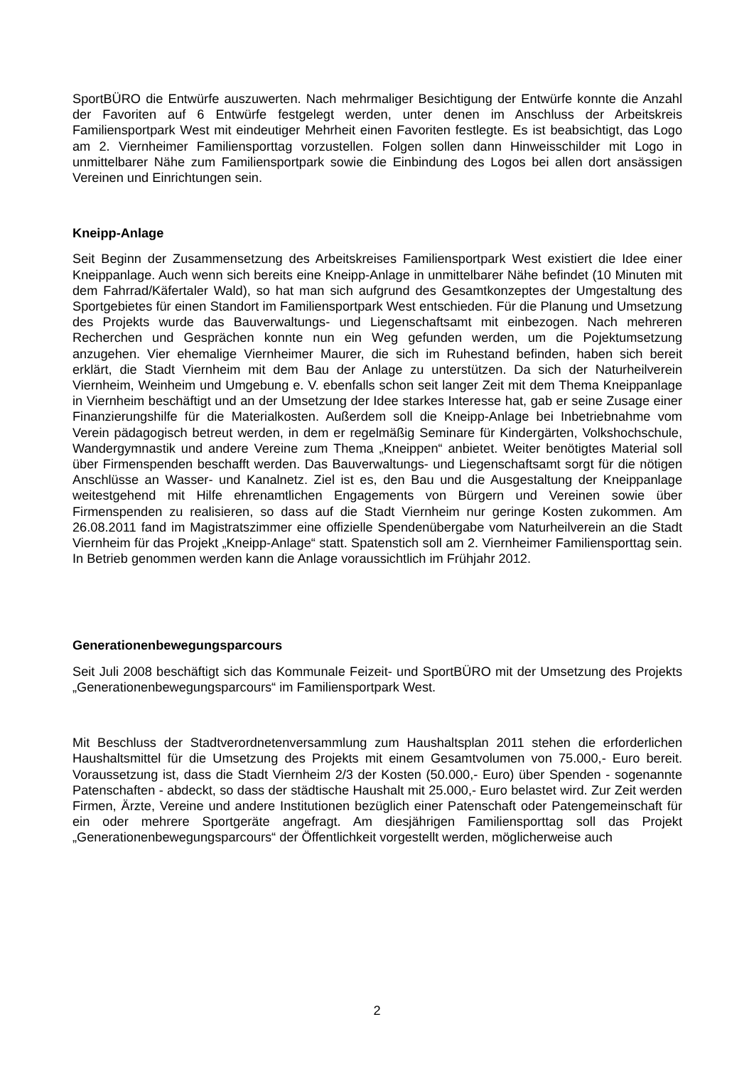SportBÜRO die Entwürfe auszuwerten. Nach mehrmaliger Besichtigung der Entwürfe konnte die Anzahl der Favoriten auf 6 Entwürfe festgelegt werden, unter denen im Anschluss der Arbeitskreis Familiensportpark West mit eindeutiger Mehrheit einen Favoriten festlegte. Es ist beabsichtigt, das Logo am 2. Viernheimer Familiensporttag vorzustellen. Folgen sollen dann Hinweisschilder mit Logo in unmittelbarer Nähe zum Familiensportpark sowie die Einbindung des Logos bei allen dort ansässigen Vereinen und Einrichtungen sein.
Kneipp-Anlage
Seit Beginn der Zusammensetzung des Arbeitskreises Familiensportpark West existiert die Idee einer Kneippanlage. Auch wenn sich bereits eine Kneipp-Anlage in unmittelbarer Nähe befindet (10 Minuten mit dem Fahrrad/Käfertaler Wald), so hat man sich aufgrund des Gesamtkonzeptes der Umgestaltung des Sportgebietes für einen Standort im Familiensportpark West entschieden. Für die Planung und Umsetzung des Projekts wurde das Bauverwaltungs- und Liegenschaftsamt mit einbezogen. Nach mehreren Recherchen und Gesprächen konnte nun ein Weg gefunden werden, um die Pojektumsetzung anzugehen. Vier ehemalige Viernheimer Maurer, die sich im Ruhestand befinden, haben sich bereit erklärt, die Stadt Viernheim mit dem Bau der Anlage zu unterstützen. Da sich der Naturheilverein Viernheim, Weinheim und Umgebung e. V. ebenfalls schon seit langer Zeit mit dem Thema Kneippanlage in Viernheim beschäftigt und an der Umsetzung der Idee starkes Interesse hat, gab er seine Zusage einer Finanzierungshilfe für die Materialkosten. Außerdem soll die Kneipp-Anlage bei Inbetriebnahme vom Verein pädagogisch betreut werden, in dem er regelmäßig Seminare für Kindergärten, Volkshochschule, Wandergymnastik und andere Vereine zum Thema „Kneippen“ anbietet. Weiter benötigtes Material soll über Firmenspenden beschafft werden. Das Bauverwaltungs- und Liegenschaftsamt sorgt für die nötigen Anschlüsse an Wasser- und Kanalnetz. Ziel ist es, den Bau und die Ausgestaltung der Kneippanlage weitestgehend mit Hilfe ehrenamtlichen Engagements von Bürgern und Vereinen sowie über Firmenspenden zu realisieren, so dass auf die Stadt Viernheim nur geringe Kosten zukommen. Am 26.08.2011 fand im Magistratszimmer eine offizielle Spendenübergabe vom Naturheilverein an die Stadt Viernheim für das Projekt „Kneipp-Anlage“ statt. Spatenstich soll am 2. Viernheimer Familiensporttag sein. In Betrieb genommen werden kann die Anlage voraussichtlich im Frühjahr 2012.
Generationenbewegungsparcours
Seit Juli 2008 beschäftigt sich das Kommunale Feizeit- und SportBÜRO mit der Umsetzung des Projekts „Generationenbewegungsparcours“ im Familiensportpark West.
Mit Beschluss der Stadtverordnetenversammlung zum Haushaltsplan 2011 stehen die erforderlichen Haushaltsmittel für die Umsetzung des Projekts mit einem Gesamtvolumen von 75.000,- Euro bereit. Voraussetzung ist, dass die Stadt Viernheim 2/3 der Kosten (50.000,- Euro) über Spenden - sogenannte Patenschaften - abdeckt, so dass der städtische Haushalt mit 25.000,- Euro belastet wird. Zur Zeit werden Firmen, Ärzte, Vereine und andere Institutionen bezüglich einer Patenschaft oder Patengemeinschaft für ein oder mehrere Sportgeräte angefragt. Am diesjährigen Familiensporttag soll das Projekt „Generationenbewegungsparcours“ der Öffentlichkeit vorgestellt werden, möglicherweise auch
2